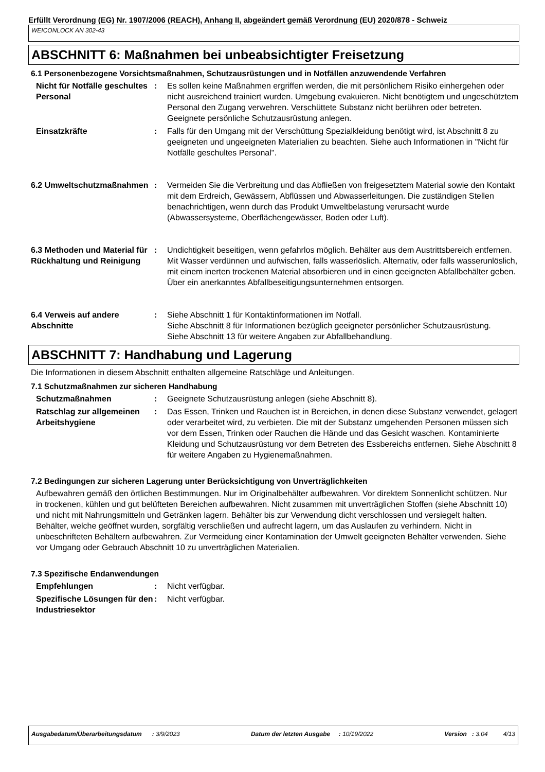Erfüllt Verordnung (EG) Nr. 1907/2006 (REACH), Anhang II, abgeändert gemäß Verordnung (EU) 2020/878 - Schweiz
WEICONLOCK AN 302-43
ABSCHNITT 6: Maßnahmen bei unbeabsichtigter Freisetzung
6.1 Personenbezogene Vorsichtsmaßnahmen, Schutzausrüstungen und in Notfällen anzuwendende Verfahren
Nicht für Notfälle geschultes Personal
: Es sollen keine Maßnahmen ergriffen werden, die mit persönlichem Risiko einhergehen oder nicht ausreichend trainiert wurden. Umgebung evakuieren. Nicht benötigtem und ungeschütztem Personal den Zugang verwehren. Verschüttete Substanz nicht berühren oder betreten. Geeignete persönliche Schutzausrüstung anlegen.
Einsatzkräfte : Falls für den Umgang mit der Verschüttung Spezialkleidung benötigt wird, ist Abschnitt 8 zu geeigneten und ungeeigneten Materialien zu beachten. Siehe auch Informationen in "Nicht für Notfälle geschultes Personal".
6.2 Umweltschutzmaßnahmen : Vermeiden Sie die Verbreitung und das Abfließen von freigesetztem Material sowie den Kontakt mit dem Erdreich, Gewässern, Abflüssen und Abwasserleitungen. Die zuständigen Stellen benachrichtigen, wenn durch das Produkt Umweltbelastung verursacht wurde (Abwassersysteme, Oberflächengewässer, Boden oder Luft).
6.3 Methoden und Material für Rückhaltung und Reinigung
: Undichtigkeit beseitigen, wenn gefahrlos möglich. Behälter aus dem Austrittsbereich entfernen. Mit Wasser verdünnen und aufwischen, falls wasserlöslich. Alternativ, oder falls wasserunlöslich, mit einem inerten trockenen Material absorbieren und in einen geeigneten Abfallbehälter geben. Über ein anerkanntes Abfallbeseitigungsunternehmen entsorgen.
6.4 Verweis auf andere Abschnitte
: Siehe Abschnitt 1 für Kontaktinformationen im Notfall.
Siehe Abschnitt 8 für Informationen bezüglich geeigneter persönlicher Schutzausrüstung.
Siehe Abschnitt 13 für weitere Angaben zur Abfallbehandlung.
ABSCHNITT 7: Handhabung und Lagerung
Die Informationen in diesem Abschnitt enthalten allgemeine Ratschläge und Anleitungen.
7.1 Schutzmaßnahmen zur sicheren Handhabung
Schutzmaßnahmen : Geeignete Schutzausrüstung anlegen (siehe Abschnitt 8).
Ratschlag zur allgemeinen Arbeitshygiene
: Das Essen, Trinken und Rauchen ist in Bereichen, in denen diese Substanz verwendet, gelagert oder verarbeitet wird, zu verbieten. Die mit der Substanz umgehenden Personen müssen sich vor dem Essen, Trinken oder Rauchen die Hände und das Gesicht waschen. Kontaminierte Kleidung und Schutzausrüstung vor dem Betreten des Essbereichs entfernen. Siehe Abschnitt 8 für weitere Angaben zu Hygienemaßnahmen.
7.2 Bedingungen zur sicheren Lagerung unter Berücksichtigung von Unverträglichkeiten
Aufbewahren gemäß den örtlichen Bestimmungen. Nur im Originalbehälter aufbewahren. Vor direktem Sonnenlicht schützen. Nur in trockenen, kühlen und gut belüfteten Bereichen aufbewahren. Nicht zusammen mit unverträglichen Stoffen (siehe Abschnitt 10) und nicht mit Nahrungsmitteln und Getränken lagern. Behälter bis zur Verwendung dicht verschlossen und versiegelt halten. Behälter, welche geöffnet wurden, sorgfältig verschließen und aufrecht lagern, um das Auslaufen zu verhindern. Nicht in unbeschrifteten Behältern aufbewahren. Zur Vermeidung einer Kontamination der Umwelt geeigneten Behälter verwenden. Siehe vor Umgang oder Gebrauch Abschnitt 10 zu unverträglichen Materialien.
7.3 Spezifische Endanwendungen
Empfehlungen : Nicht verfügbar.
Spezifische Lösungen für den Industriesektor
: Nicht verfügbar.
Ausgabedatum/Überarbeitungsdatum : 3/9/2023 Datum der letzten Ausgabe : 10/19/2022 Version : 3.04 4/13